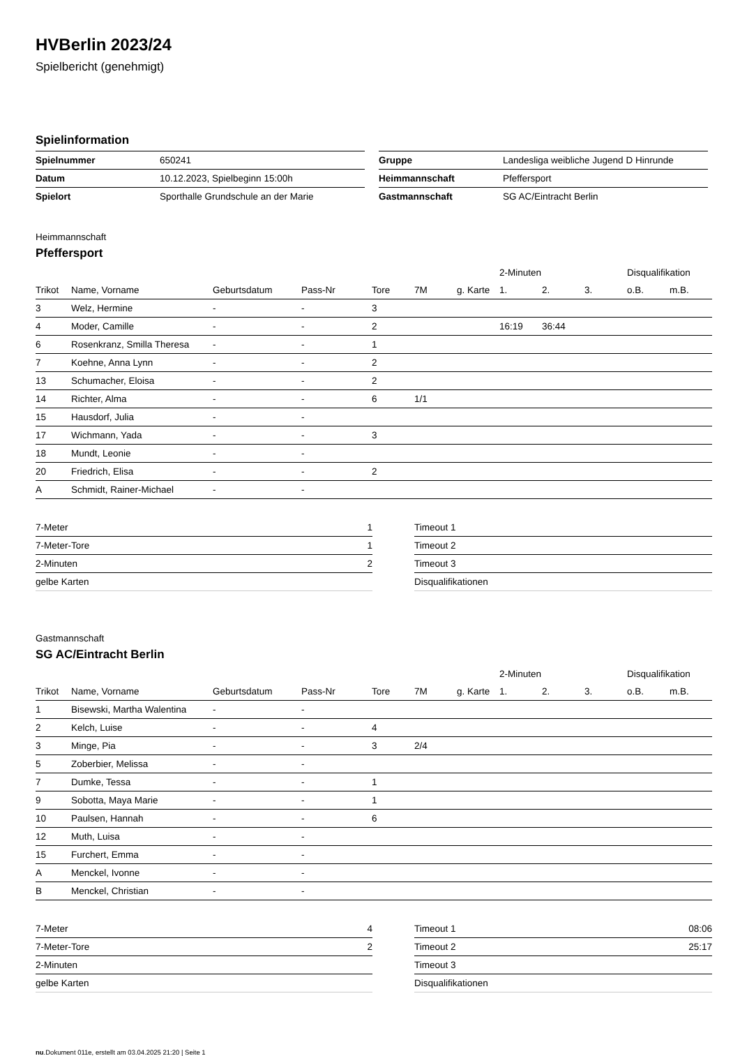HVBerlin 2023/24
Spielbericht (genehmigt)
Spielinformation
| Spielnummer | 650241 |
| Datum | 10.12.2023, Spielbeginn 15:00h |
| Spielort | Sporthalle Grundschule an der Marie |
| Gruppe | Landesliga weibliche Jugend D Hinrunde |
| Heimmannschaft | Pfeffersport |
| Gastmannschaft | SG AC/Eintracht Berlin |
Heimmannschaft
Pfeffersport
| | | | | | | | 2-Minuten | | | Disqualifikation | |
| Trikot | Name, Vorname | Geburtsdatum | Pass-Nr | Tore | 7M | g. Karte | 1. | 2. | 3. | o.B. | m.B. |
| 3 | Welz, Hermine | - | - | 3 | | | | | | | |
| 4 | Moder, Camille | - | - | 2 | | | 16:19 | 36:44 | | | |
| 6 | Rosenkranz, Smilla Theresa | - | - | 1 | | | | | | | |
| 7 | Koehne, Anna Lynn | - | - | 2 | | | | | | | |
| 13 | Schumacher, Eloisa | - | - | 2 | | | | | | | |
| 14 | Richter, Alma | - | - | 6 | 1/1 | | | | | | |
| 15 | Hausdorf, Julia | - | - | | | | | | | | |
| 17 | Wichmann, Yada | - | - | 3 | | | | | | | |
| 18 | Mundt, Leonie | - | - | | | | | | | | |
| 20 | Friedrich, Elisa | - | - | 2 | | | | | | | |
| A | Schmidt, Rainer-Michael | - | - | | | | | | | | |
| 7-Meter | 1 |
| 7-Meter-Tore | 1 |
| 2-Minuten | 2 |
| gelbe Karten | |
| Timeout 1 | |
| Timeout 2 | |
| Timeout 3 | |
| Disqualifikationen | |
Gastmannschaft
SG AC/Eintracht Berlin
| | | | | | | | 2-Minuten | | | Disqualifikation | |
| Trikot | Name, Vorname | Geburtsdatum | Pass-Nr | Tore | 7M | g. Karte | 1. | 2. | 3. | o.B. | m.B. |
| 1 | Bisewski, Martha Walentina | - | - | | | | | | | | |
| 2 | Kelch, Luise | - | - | 4 | | | | | | | |
| 3 | Minge, Pia | - | - | 3 | 2/4 | | | | | | |
| 5 | Zoberbier, Melissa | - | - | | | | | | | | |
| 7 | Dumke, Tessa | - | - | 1 | | | | | | | |
| 9 | Sobotta, Maya Marie | - | - | 1 | | | | | | | |
| 10 | Paulsen, Hannah | - | - | 6 | | | | | | | |
| 12 | Muth, Luisa | - | - | | | | | | | | |
| 15 | Furchert, Emma | - | - | | | | | | | | |
| A | Menckel, Ivonne | - | - | | | | | | | | |
| B | Menckel, Christian | - | - | | | | | | | | |
| 7-Meter | 4 |
| 7-Meter-Tore | 2 |
| 2-Minuten | |
| gelbe Karten | |
| Timeout 1 | 08:06 |
| Timeout 2 | 25:17 |
| Timeout 3 | |
| Disqualifikationen | |
nu.Dokument 011e, erstellt am 03.04.2025 21:20 | Seite 1